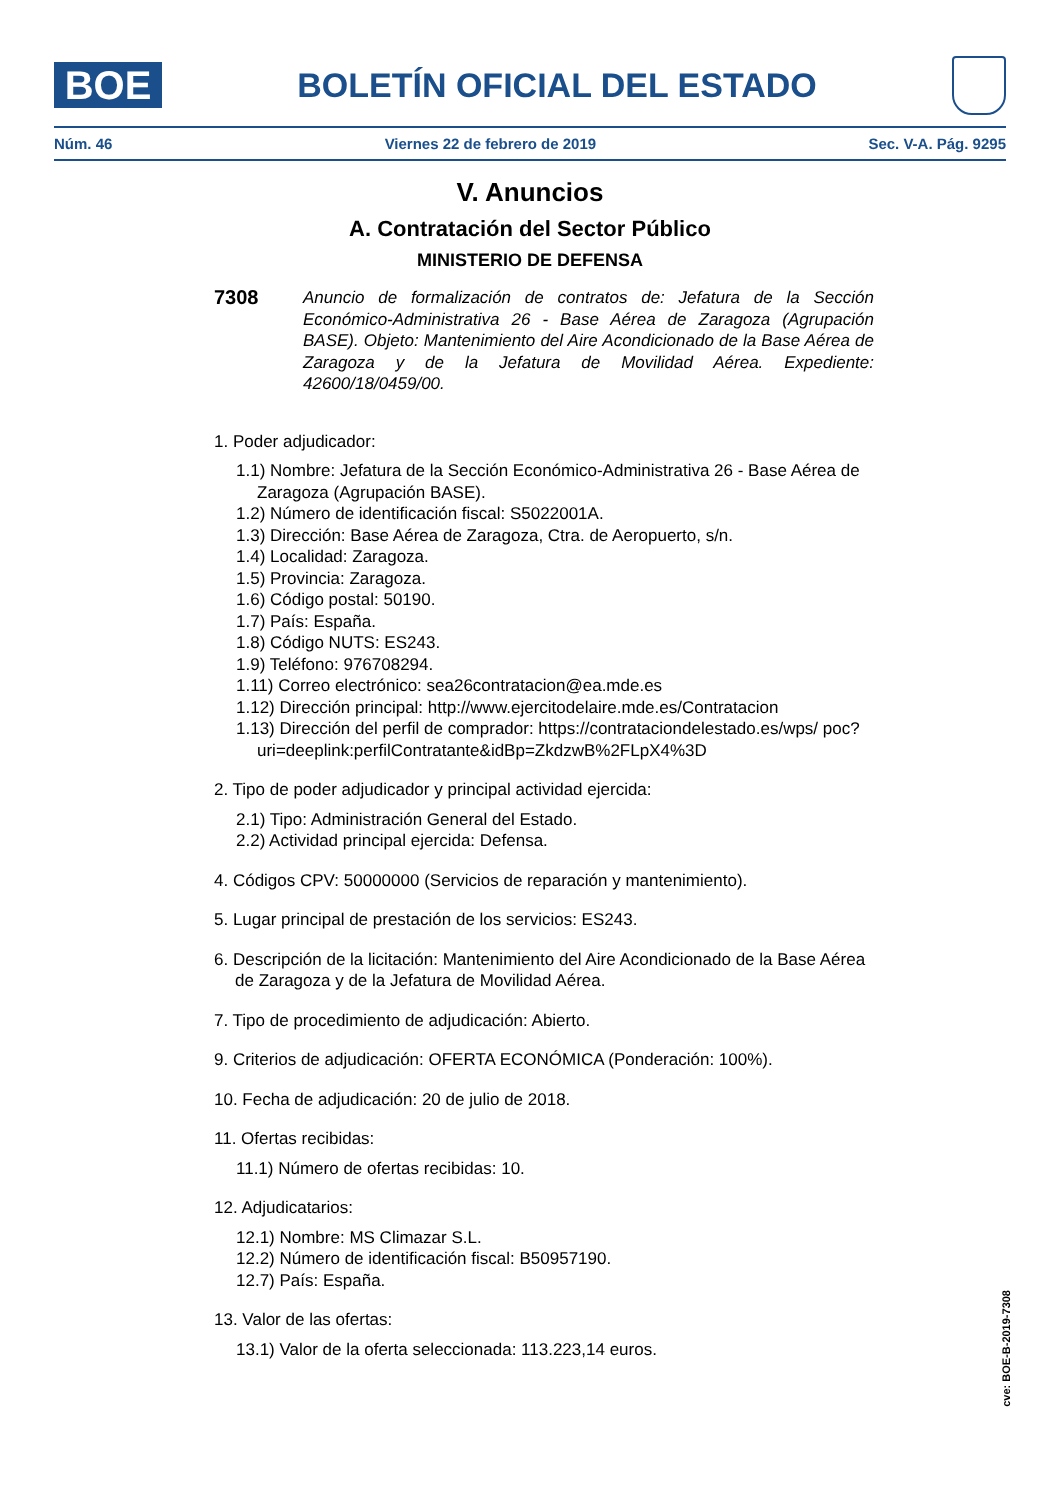BOE
BOLETÍN OFICIAL DEL ESTADO
Núm. 46 Viernes 22 de febrero de 2019 Sec. V-A. Pág. 9295
V. Anuncios
A. Contratación del Sector Público
MINISTERIO DE DEFENSA
7308
Anuncio de formalización de contratos de: Jefatura de la Sección Económico-Administrativa 26 - Base Aérea de Zaragoza (Agrupación BASE). Objeto: Mantenimiento del Aire Acondicionado de la Base Aérea de Zaragoza y de la Jefatura de Movilidad Aérea. Expediente: 42600/18/0459/00.
1. Poder adjudicador:
1.1) Nombre: Jefatura de la Sección Económico-Administrativa 26 - Base Aérea de Zaragoza (Agrupación BASE).
1.2) Número de identificación fiscal: S5022001A.
1.3) Dirección: Base Aérea de Zaragoza, Ctra. de Aeropuerto, s/n.
1.4) Localidad: Zaragoza.
1.5) Provincia: Zaragoza.
1.6) Código postal: 50190.
1.7) País: España.
1.8) Código NUTS: ES243.
1.9) Teléfono: 976708294.
1.11) Correo electrónico: sea26contratacion@ea.mde.es
1.12) Dirección principal: http://www.ejercitodelaire.mde.es/Contratacion
1.13) Dirección del perfil de comprador: https://contrataciondelestado.es/wps/ poc?uri=deeplink:perfilContratante&idBp=ZkdzwB%2FLpX4%3D
2. Tipo de poder adjudicador y principal actividad ejercida:
2.1) Tipo: Administración General del Estado.
2.2) Actividad principal ejercida: Defensa.
4. Códigos CPV: 50000000 (Servicios de reparación y mantenimiento).
5. Lugar principal de prestación de los servicios: ES243.
6. Descripción de la licitación: Mantenimiento del Aire Acondicionado de la Base Aérea de Zaragoza y de la Jefatura de Movilidad Aérea.
7. Tipo de procedimiento de adjudicación: Abierto.
9. Criterios de adjudicación: OFERTA ECONÓMICA (Ponderación: 100%).
10. Fecha de adjudicación: 20 de julio de 2018.
11. Ofertas recibidas:
11.1) Número de ofertas recibidas: 10.
12. Adjudicatarios:
12.1) Nombre: MS Climazar S.L.
12.2) Número de identificación fiscal: B50957190.
12.7) País: España.
13. Valor de las ofertas:
13.1) Valor de la oferta seleccionada: 113.223,14 euros.
cve: BOE-B-2019-7308